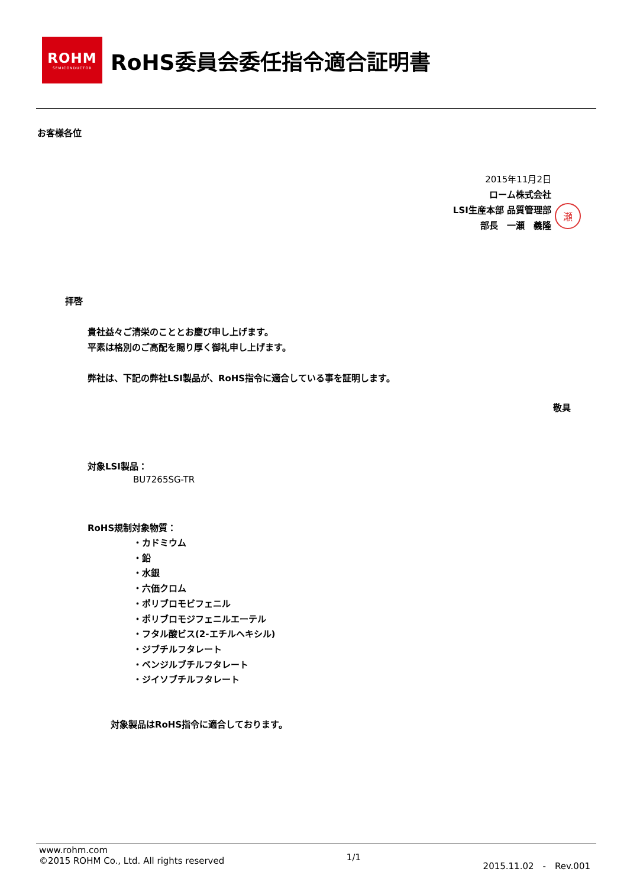ROHM
SEMICONDUCTOR
RoHS委員会委任指令適合証明書
お客様各位
2015年11月2日
ローム株式会社
LSI生産本部 品質管理部
部長　一瀬　義隆
瀬
拝啓
貴社益々ご清栄のこととお慶び申し上げます。
平素は格別のご高配を賜り厚く御礼申し上げます。
弊社は、下記の弊社LSI製品が、RoHS指令に適合している事を証明します。
敬具
対象LSI製品：
BU7265SG-TR
RoHS規制対象物質：
・カドミウム
・鉛
・水銀
・六価クロム
・ポリブロモビフェニル
・ポリブロモジフェニルエーテル
・フタル酸ビス(2-エチルヘキシル)
・ジブチルフタレート
・ベンジルブチルフタレート
・ジイソブチルフタレート
対象製品はRoHS指令に適合しております。
www.rohm.com
©2015 ROHM Co., Ltd. All rights reserved
1/1
2015.11.02　-　Rev.001